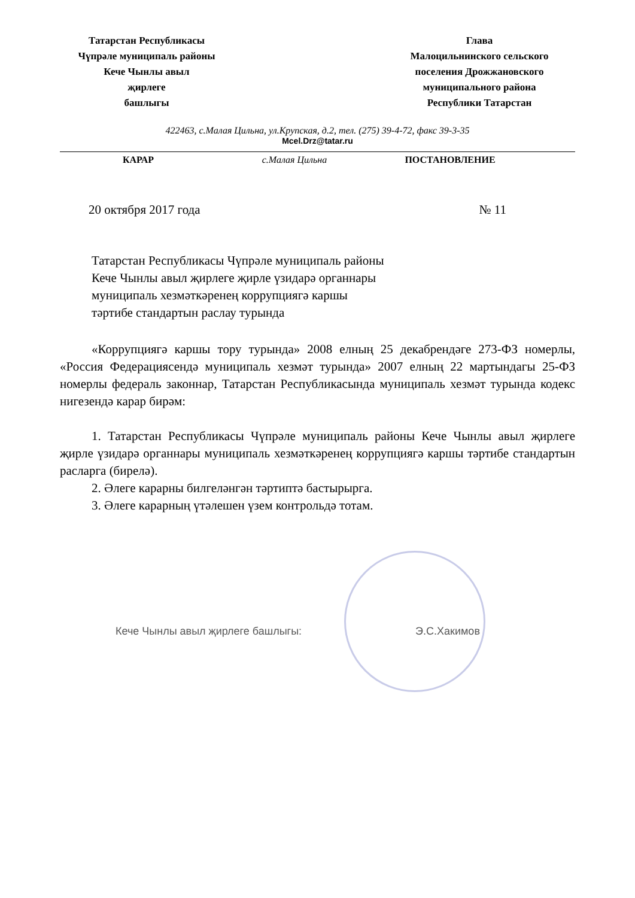Татарстан Республикасы
Чүпрәле муниципаль районы
Кече Чынлы авыл
җирлеге
башлыгы
Глава
Малоцильнинского сельского
поселения Дрожжановского
муниципального района
Республики Татарстан
422463, с.Малая Цильна, ул.Крупская, д.2, тел. (275) 39-4-72, факс 39-3-35
Mcel.Drz@tatar.ru
КАРАР с.Малая Цильна ПОСТАНОВЛЕНИЕ
20 октября 2017 года № 11
Татарстан Республикасы Чүпрәле муниципаль районы
Кече Чынлы авыл җирлеге җирле үзидарә органнары
муниципаль хезмәткәренең коррупциягә каршы
тәртибе стандартын раслау турында
«Коррупциягә каршы тору турында» 2008 елның 25 декабрендәге 273-ФЗ номерлы, «Россия Федерациясендә муниципаль хезмәт турында» 2007 елның 22 мартындагы 25-ФЗ номерлы федераль законнар, Татарстан Республикасында муниципаль хезмәт турында кодекс нигезендә карар бирәм:
1. Татарстан Республикасы Чүпрәле муниципаль районы Кече Чынлы авыл җирлеге җирле үзидарә органнары муниципаль хезмәткәренең коррупциягә каршы тәртибе стандартын расларга (бирелә).
2. Әлеге карарны билгеләнгән тәртиптә бастырырга.
3. Әлеге карарның үтәлешен үзем контрольдә тотам.
Кече Чынлы авыл җирлеге башлыгы: Э.С.Хакимов